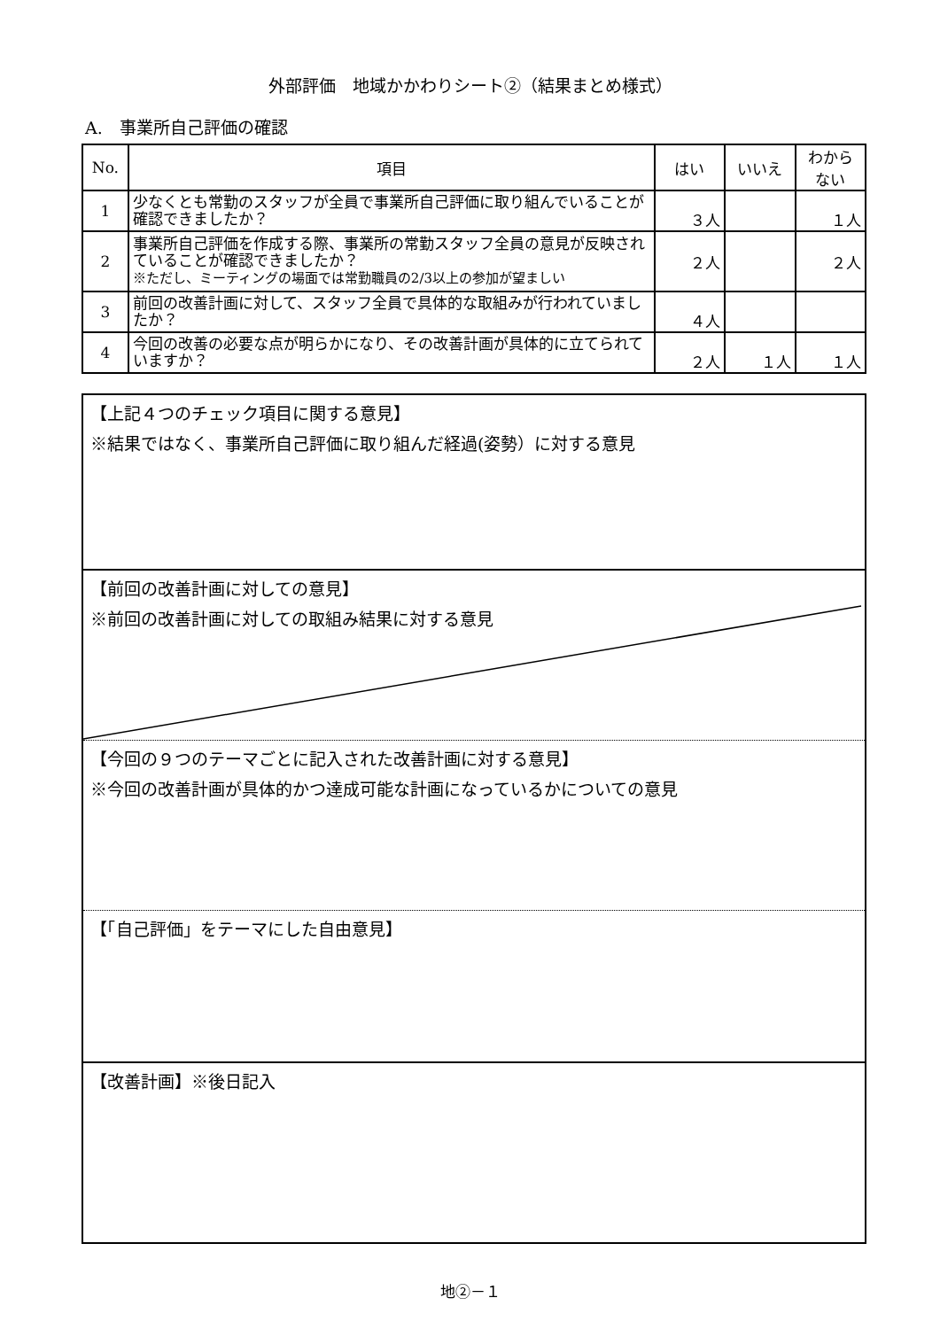外部評価　地域かかわりシート②（結果まとめ様式）
A.　事業所自己評価の確認
| No. | 項目 | はい | いいえ | わから ない |
| --- | --- | --- | --- | --- |
| 1 | 少なくとも常勤のスタッフが全員で事業所自己評価に取り組んでいることが確認できましたか？ | ３人 | | １人 |
| 2 | 事業所自己評価を作成する際、事業所の常勤スタッフ全員の意見が反映されていることが確認できましたか？ ※ただし、ミーティングの場面では常勤職員の2/3以上の参加が望ましい | ２人 | | ２人 |
| 3 | 前回の改善計画に対して、スタッフ全員で具体的な取組みが行われていましたか？ | ４人 | | |
| 4 | 今回の改善の必要な点が明らかになり、その改善計画が具体的に立てられていますか？ | ２人 | １人 | １人 |
【上記４つのチェック項目に関する意見】
※結果ではなく、事業所自己評価に取り組んだ経過(姿勢）に対する意見
【前回の改善計画に対しての意見】
※前回の改善計画に対しての取組み結果に対する意見
【今回の９つのテーマごとに記入された改善計画に対する意見】
※今回の改善計画が具体的かつ達成可能な計画になっているかについての意見
【「自己評価」をテーマにした自由意見】
【改善計画】※後日記入
地②－１